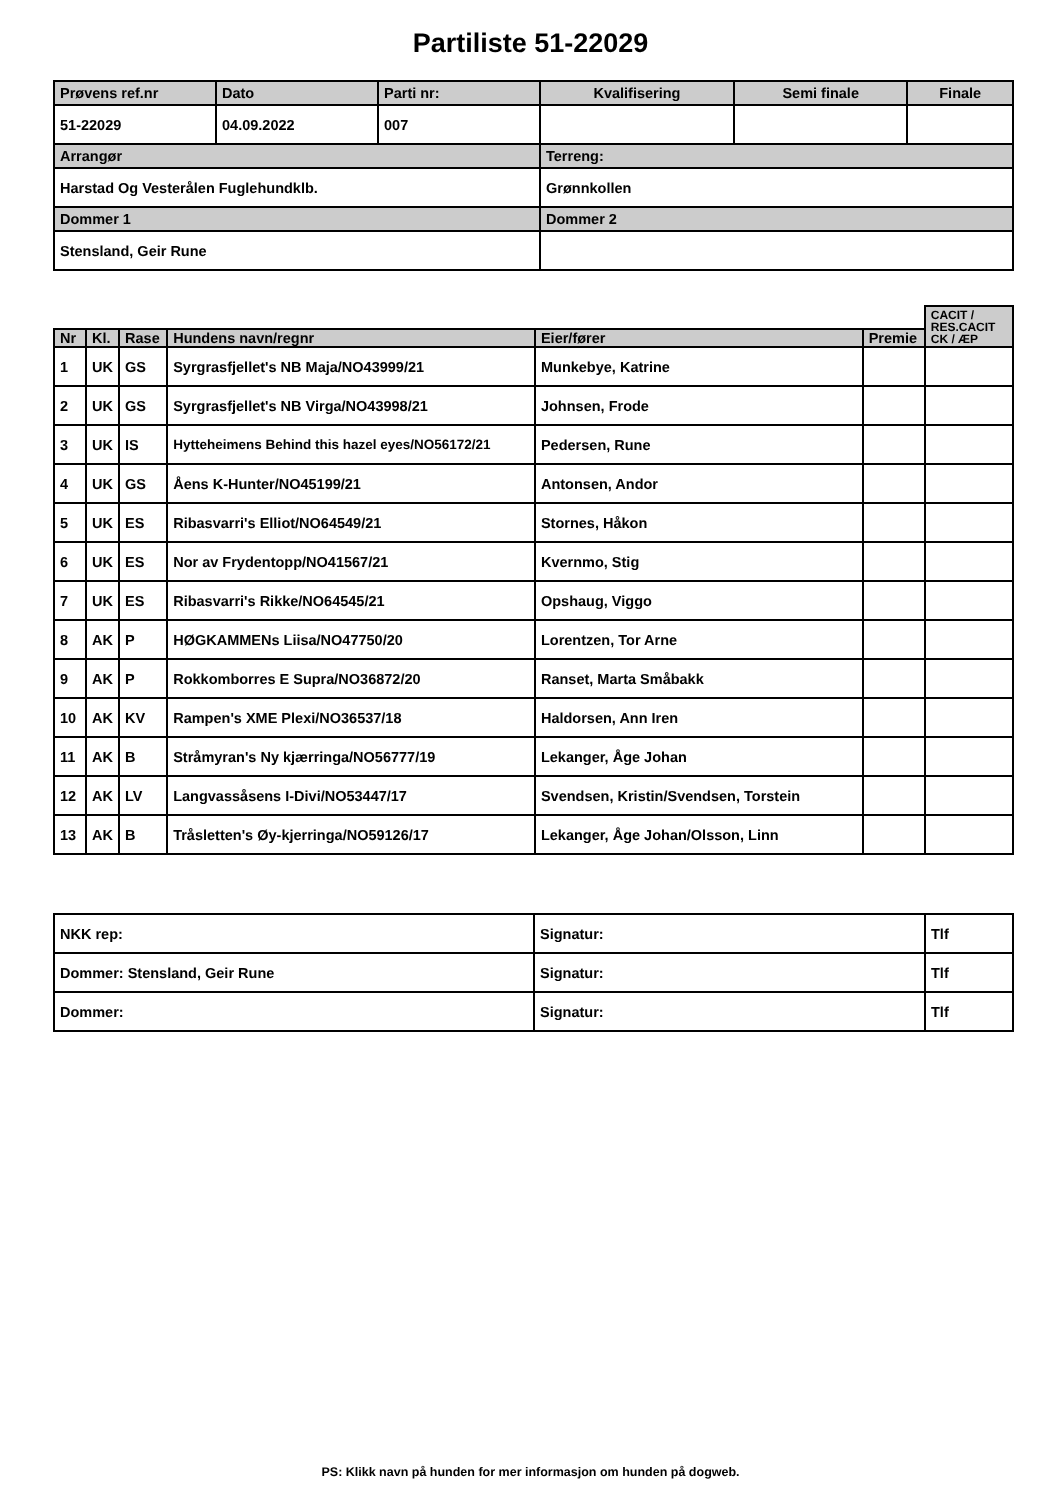Partiliste 51-22029
| Prøvens ref.nr | Dato | Parti nr: | Kvalifisering | Semi finale | Finale |
| 51-22029 | 04.09.2022 | 007 | | | |
| Arrangør | | | Terreng: | | |
| Harstad Og Vesterålen Fuglehundklb. | | | Grønnkollen | | |
| Dommer 1 | | | Dommer 2 | | |
| Stensland, Geir Rune | | | | | |
| | | | | | | CACIT / RES.CACIT CK / ÆP |
| Nr | Kl. | Rase | Hundens navn/regnr | Eier/fører | Premie | |
| 1 | UK | GS | Syrgrasfjellet's NB Maja/NO43999/21 | Munkebye, Katrine | | |
| 2 | UK | GS | Syrgrasfjellet's NB Virga/NO43998/21 | Johnsen, Frode | | |
| 3 | UK | IS | Hytteheimens Behind this hazel eyes/NO56172/21 | Pedersen, Rune | | |
| 4 | UK | GS | Åens K-Hunter/NO45199/21 | Antonsen, Andor | | |
| 5 | UK | ES | Ribasvarri's Elliot/NO64549/21 | Stornes, Håkon | | |
| 6 | UK | ES | Nor av Frydentopp/NO41567/21 | Kvernmo, Stig | | |
| 7 | UK | ES | Ribasvarri's Rikke/NO64545/21 | Opshaug, Viggo | | |
| 8 | AK | P | HØGKAMMENs Liisa/NO47750/20 | Lorentzen, Tor Arne | | |
| 9 | AK | P | Rokkomborres E Supra/NO36872/20 | Ranset, Marta Småbakk | | |
| 10 | AK | KV | Rampen's XME Plexi/NO36537/18 | Haldorsen, Ann Iren | | |
| 11 | AK | B | Stråmyran's Ny kjærringa/NO56777/19 | Lekanger, Åge Johan | | |
| 12 | AK | LV | Langvassåsens I-Divi/NO53447/17 | Svendsen, Kristin/Svendsen, Torstein | | |
| 13 | AK | B | Tråsletten's Øy-kjerringa/NO59126/17 | Lekanger, Åge Johan/Olsson, Linn | | |
| NKK rep: | Signatur: | Tlf |
| Dommer: Stensland, Geir Rune | Signatur: | Tlf |
| Dommer: | Signatur: | Tlf |
PS: Klikk navn på hunden for mer informasjon om hunden på dogweb.